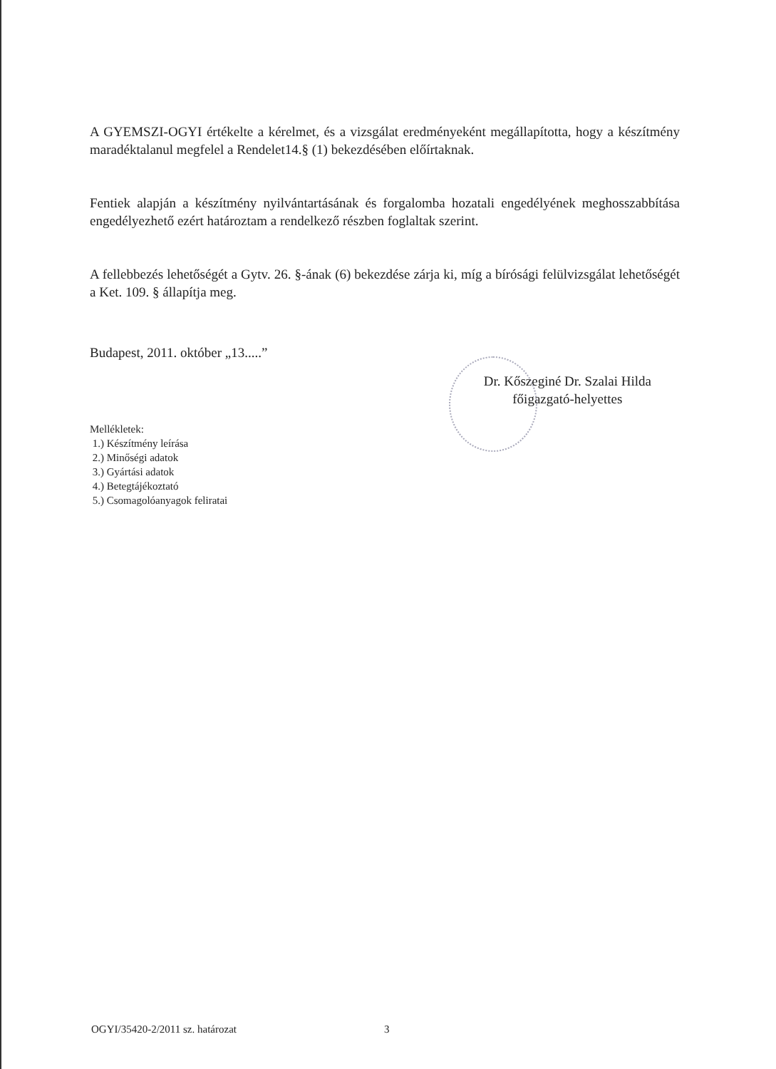A GYEMSZI-OGYI értékelte a kérelmet, és a vizsgálat eredményeként megállapította, hogy a készítmény maradéktalanul megfelel a Rendelet14.§ (1) bekezdésében előírtaknak.
Fentiek alapján a készítmény nyilvántartásának és forgalomba hozatali engedélyének meghosszabbítása engedélyezhető ezért határoztam a rendelkező részben foglaltak szerint.
A fellebbezés lehetőségét a Gytv. 26. §-ának (6) bekezdése zárja ki, míg a bírósági felülvizsgálat lehetőségét a Ket. 109. § állapítja meg.
Budapest, 2011. október „13.....”
Dr. Kőszeginé Dr. Szalai Hilda
főigazgató-helyettes
Mellékletek:
1.) Készítmény leírása
2.) Minőségi adatok
3.) Gyártási adatok
4.) Betegtájékoztató
5.) Csomagolóanyagok feliratai
OGYI/35420-2/2011 sz. határozat
3